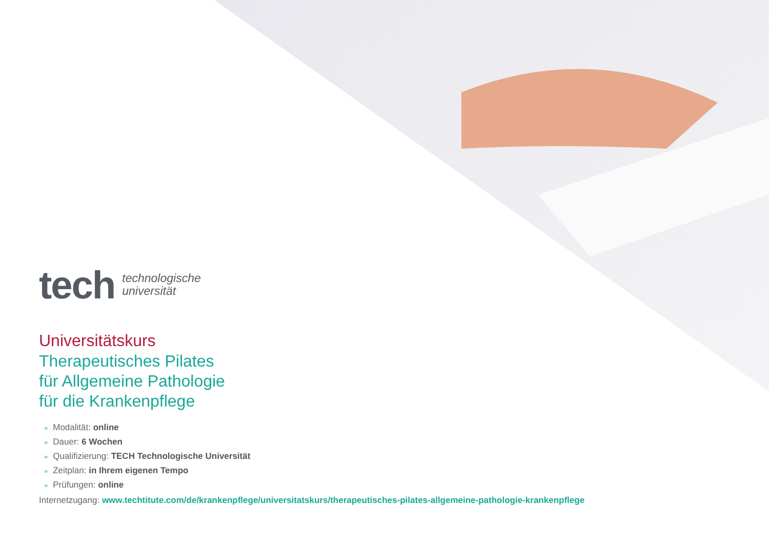tech technologische
universität
Universitätskurs
Therapeutisches Pilates
für Allgemeine Pathologie
für die Krankenpflege
» Modalität: online
» Dauer: 6 Wochen
» Qualifizierung: TECH Technologische Universität
» Zeitplan: in Ihrem eigenen Tempo
» Prüfungen: online
Internetzugang: www.techtitute.com/de/krankenpflege/universitatskurs/therapeutisches-pilates-allgemeine-pathologie-krankenpflege